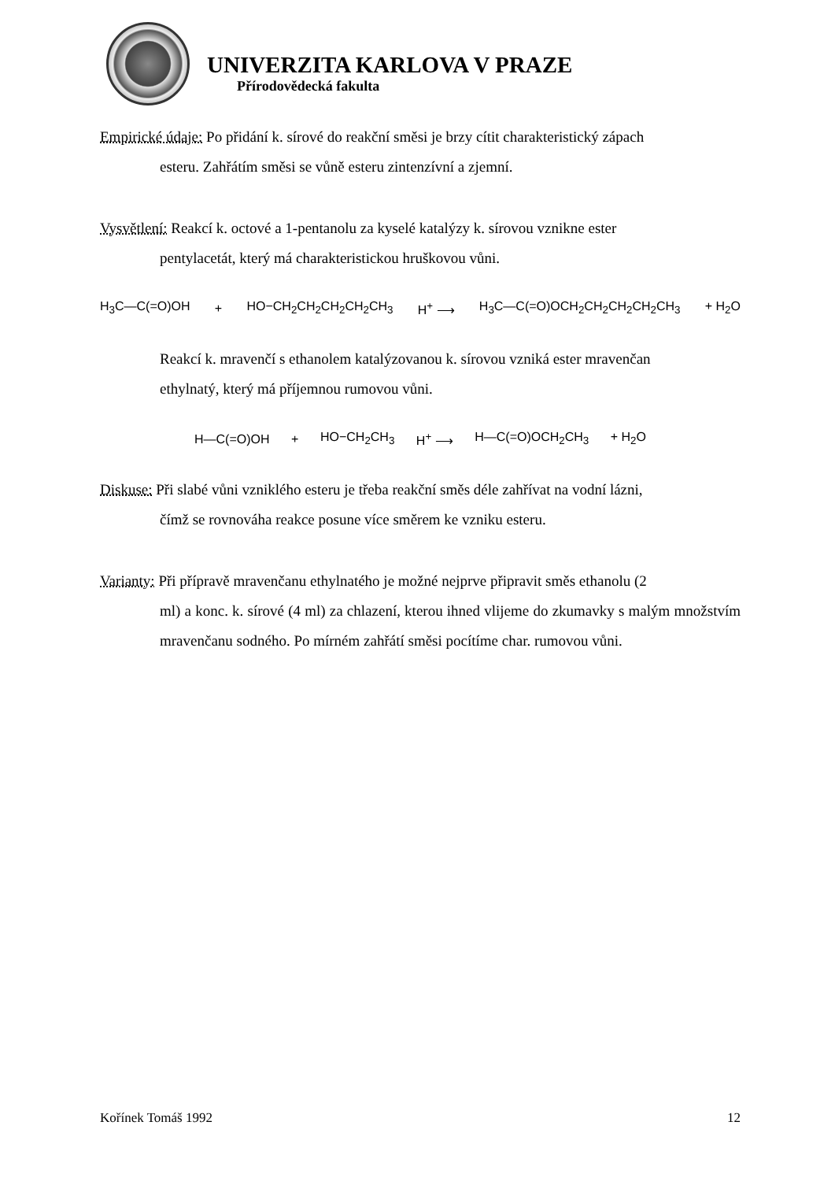UNIVERZITA KARLOVA V PRAZE
Přírodovědecká fakulta
Empirické údaje: Po přidání k. sírové do reakční směsi je brzy cítit charakteristický zápach
esteru. Zahřátím směsi se vůně esteru zintenzívní a zjemní.
Vysvětlení: Reakcí k. octové a 1-pentanolu za kyselé katalýzy k. sírovou vznikne ester
pentylacetát, který má charakteristickou hruškovou vůni.
H<sub>3</sub>C—C(=O)OH + HO−CH<sub>2</sub>CH<sub>2</sub>CH<sub>2</sub>CH<sub>2</sub>CH<sub>3</sub> H<sup>+</sup> ⟶ H<sub>3</sub>C—C(=O)OCH<sub>2</sub>CH<sub>2</sub>CH<sub>2</sub>CH<sub>2</sub>CH<sub>3</sub> + H<sub>2</sub>O
Reakcí k. mravenčí s ethanolem katalýzovanou k. sírovou vzniká ester mravenčan
ethylnatý, který má příjemnou rumovou vůni.
H—C(=O)OH + HO−CH<sub>2</sub>CH<sub>3</sub> H<sup>+</sup> ⟶ H—C(=O)OCH<sub>2</sub>CH<sub>3</sub> + H<sub>2</sub>O
Diskuse: Při slabé vůni vzniklého esteru je třeba reakční směs déle zahřívat na vodní lázni,
čímž se rovnováha reakce posune více směrem ke vzniku esteru.
Varianty: Při přípravě mravenčanu ethylnatého je možné nejprve připravit směs ethanolu (2
ml) a konc. k. sírové (4 ml) za chlazení, kterou ihned vlijeme do zkumavky s malým množstvím mravenčanu sodného. Po mírném zahřátí směsi pocítíme char. rumovou vůni.
Kořínek Tomáš 1992 12